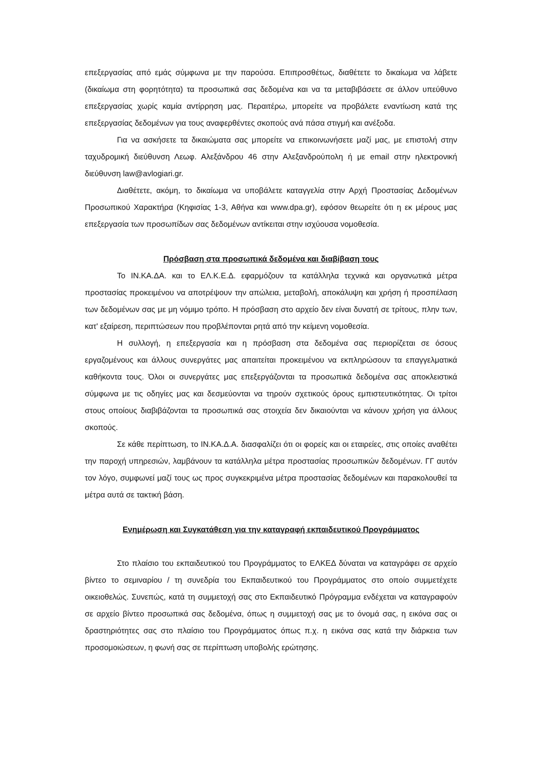επεξεργασίας από εμάς σύμφωνα με την παρούσα. Επιπροσθέτως, διαθέτετε το δικαίωμα να λάβετε (δικαίωμα στη φορητότητα) τα προσωπικά σας δεδομένα και να τα μεταβιβάσετε σε άλλον υπεύθυνο επεξεργασίας χωρίς καμία αντίρρηση μας. Περαιτέρω, μπορείτε να προβάλετε εναντίωση κατά της επεξεργασίας δεδομένων για τους αναφερθέντες σκοπούς ανά πάσα στιγμή και ανέξοδα.
Για να ασκήσετε τα δικαιώματα σας μπορείτε να επικοινωνήσετε μαζί μας, με επιστολή στην ταχυδρομική διεύθυνση Λεωφ. Αλεξάνδρου 46 στην Αλεξανδρούπολη ή με email στην ηλεκτρονική διεύθυνση law@avlogiari.gr.
Διαθέτετε, ακόμη, το δικαίωμα να υποβάλετε καταγγελία στην Αρχή Προστασίας Δεδομένων Προσωπικού Χαρακτήρα (Κηφισίας 1-3, Αθήνα και www.dpa.gr), εφόσον θεωρείτε ότι η εκ μέρους μας επεξεργασία των προσωπίδων σας δεδομένων αντίκειται στην ισχύουσα νομοθεσία.
Πρόσβαση στα προσωπικά δεδομένα και διαβίβαση τους
Το ΙΝ.ΚΑ.ΔΑ. και το ΕΛ.Κ.Ε.Δ. εφαρμόζουν τα κατάλληλα τεχνικά και οργανωτικά μέτρα προστασίας προκειμένου να αποτρέψουν την απώλεια, μεταβολή, αποκάλυψη και χρήση ή προσπέλαση των δεδομένων σας με μη νόμιμο τρόπο. Η πρόσβαση στο αρχείο δεν είναι δυνατή σε τρίτους, πλην των, κατ' εξαίρεση, περιπτώσεων που προβλέπονται ρητά από την κείμενη νομοθεσία.
Η συλλογή, η επεξεργασία και η πρόσβαση στα δεδομένα σας περιορίζεται σε όσους εργαζομένους και άλλους συνεργάτες μας απαιτείται προκειμένου να εκπληρώσουν τα επαγγελματικά καθήκοντα τους. Όλοι οι συνεργάτες μας επεξεργάζονται τα προσωπικά δεδομένα σας αποκλειστικά σύμφωνα με τις οδηγίες μας και δεσμεύονται να τηρούν σχετικούς όρους εμπιστευτικότητας. Οι τρίτοι στους οποίους διαβιβάζονται τα προσωπικά σας στοιχεία δεν δικαιούνται να κάνουν χρήση για άλλους σκοπούς.
Σε κάθε περίπτωση, το ΙΝ.ΚΑ.Δ.Α. διασφαλίζει ότι οι φορείς και οι εταιρείες, στις οποίες αναθέτει την παροχή υπηρεσιών, λαμβάνουν τα κατάλληλα μέτρα προστασίας προσωπικών δεδομένων. ΓΓ αυτόν τον λόγο, συμφωνεί μαζί τους ως προς συγκεκριμένα μέτρα προστασίας δεδομένων και παρακολουθεί τα μέτρα αυτά σε τακτική βάση.
Ενημέρωση και Συγκατάθεση για την καταγραφή εκπαιδευτικού Προγράμματος
Στο πλαίσιο του εκπαιδευτικού του Προγράμματος το ΕΛΚΕΔ δύναται να καταγράφει σε αρχείο βίντεο το σεμιναρίου / τη συνεδρία του Εκπαιδευτικού του Προγράμματος στο οποίο συμμετέχετε οικειοθελώς. Συνεπώς, κατά τη συμμετοχή σας στο Εκπαιδευτικό Πρόγραμμα ενδέχεται να καταγραφούν σε αρχείο βίντεο προσωπικά σας δεδομένα, όπως η συμμετοχή σας με το όνομά σας, η εικόνα σας οι δραστηριότητες σας στο πλαίσιο του Προγράμματος όπως π.χ. η εικόνα σας κατά την διάρκεια των προσομοιώσεων, η φωνή σας σε περίπτωση υποβολής ερώτησης.